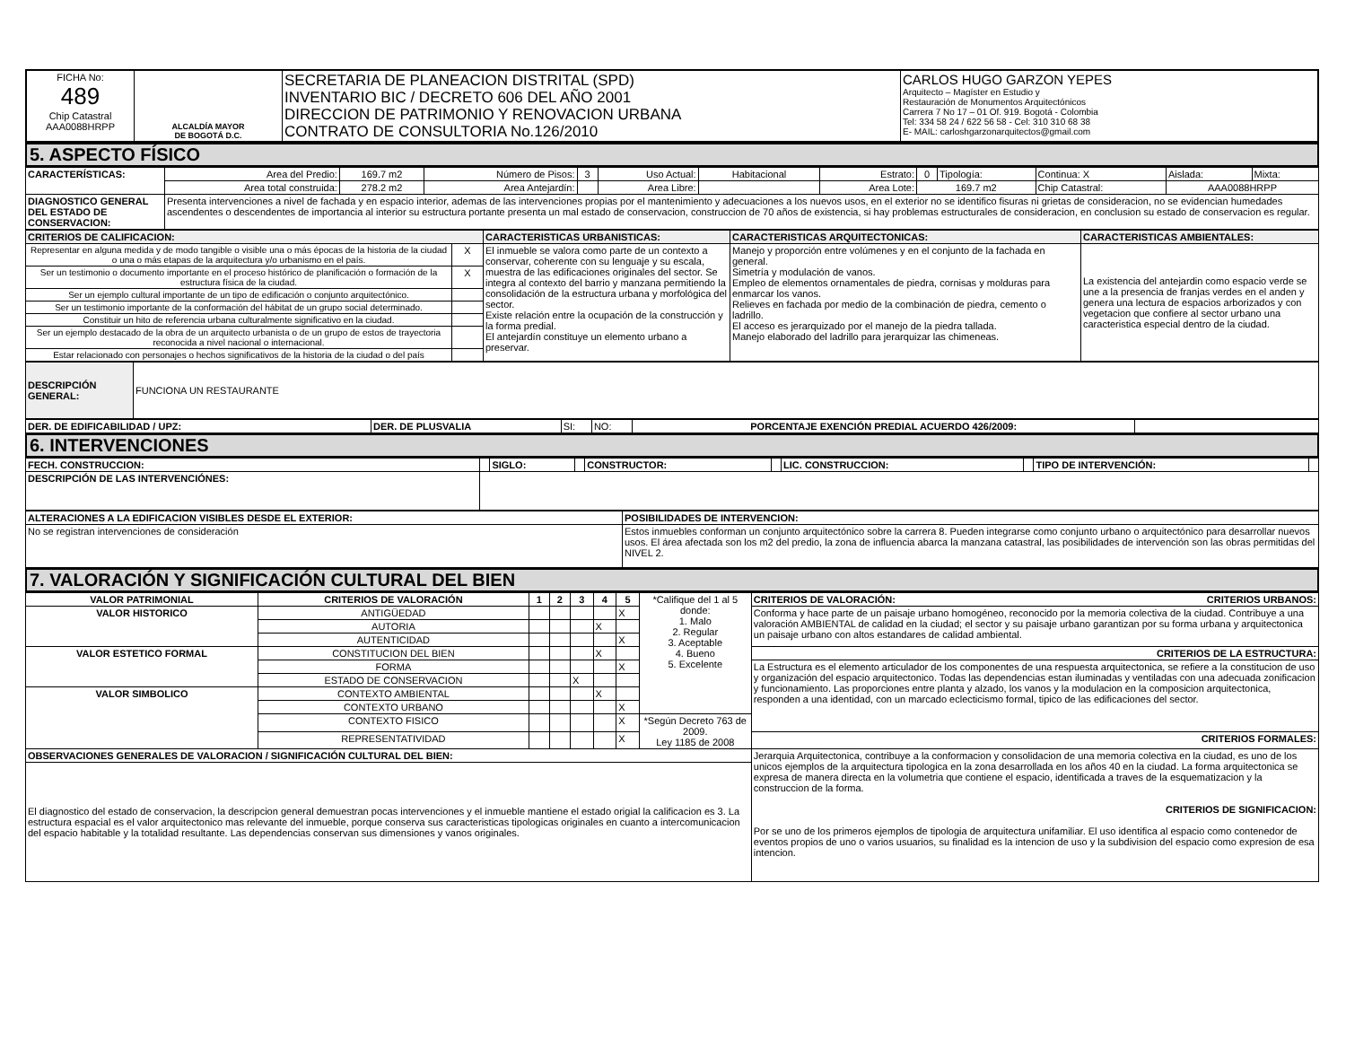| FICHA No: 489 Chip Catastral AAA0088HRPP | ALCALDÍA MAYOR DE BOGOTÁ D.C. | SECRETARIA DE PLANEACION DISTRITAL (SPD) INVENTARIO BIC / DECRETO 606 DEL AÑO 2001 DIRECCION DE PATRIMONIO Y RENOVACION URBANA CONTRATO DE CONSULTORIA No.126/2010 | CARLOS HUGO GARZON YEPES Arquitecto – Magíster en Estudio y Restauración de Monumentos Arquitectónicos Carrera 7 No 17 – 01 Of. 919. Bogotá - Colombia Tel: 334 58 24 / 622 56 58 - Cel: 310 310 68 38 E- MAIL: carloshgarzonarquitectos@gmail.com |
5. ASPECTO FÍSICO
| CARACTERÍSTICAS: | Area del Predio: | 169.7 m2 | Número de Pisos: | 3 | Uso Actual: | Habitacional | Estrato: | 0 | Tipología: | Continua: X | Aislada: | Mixta: |
| | Area total construida: | 278.2 m2 | Area Antejardín: | | Area Libre: | | Area Lote: | 169.7 m2 | | Chip Catastral: | AAA0088HRPP | |
| DIAGNOSTICO GENERAL DEL ESTADO DE CONSERVACION: | Presenta intervenciones a nivel de fachada y en espacio interior, ademas de las intervenciones propias por el mantenimiento y adecuaciones a los nuevos usos, en el exterior no se identifico fisuras ni grietas de consideracion, no se evidencian humedades ascendentes o descendentes de importancia al interior su estructura portante presenta un mal estado de conservacion, construccion de 70 años de existencia, si hay problemas estructurales de consideracion, en conclusion su estado de conservacion es regular. | | | | | | | | | | | |
| CRITERIOS DE CALIFICACION: | | CARACTERISTICAS URBANISTICAS: | CARACTERISTICAS ARQUITECTONICAS: | CARACTERISTICAS AMBIENTALES: |
| Representar en alguna medida y de modo tangible o visible una o más épocas de la historia de la ciudad o una o más etapas de la arquitectura y/o urbanismo en el país. | X | El inmueble se valora como parte de un contexto a conservar, coherente con su lenguaje y su escala, muestra de las edificaciones originales del sector. Se integra al contexto del barrio y manzana permitiendo la consolidación de la estructura urbana y morfológica del sector. Existe relación entre la ocupación de la construcción y la forma predial. El antejardín constituye un elemento urbano a preservar. | Manejo y proporción entre volúmenes y en el conjunto de la fachada en general. Simetría y modulación de vanos. Empleo de elementos ornamentales de piedra, cornisas y molduras para enmarcar los vanos. Relieves en fachada por medio de la combinación de piedra, cemento o ladrillo. El acceso es jerarquizado por el manejo de la piedra tallada. Manejo elaborado del ladrillo para jerarquizar las chimeneas. | La existencia del antejardin como espacio verde se une a la presencia de franjas verdes en el anden y genera una lectura de espacios arborizados y con vegetacion que confiere al sector urbano una caracteristica especial dentro de la ciudad. |
| Ser un testimonio o documento importante en el proceso histórico de planificación o formación de la estructura física de la ciudad. | X | | | |
| Ser un ejemplo cultural importante de un tipo de edificación o conjunto arquitectónico. | | | | |
| Ser un testimonio importante de la conformación del hábitat de un grupo social determinado. | | | | |
| Constituir un hito de referencia urbana culturalmente significativo en la ciudad. | | | | |
| Ser un ejemplo destacado de la obra de un arquitecto urbanista o de un grupo de estos de trayectoria reconocida a nivel nacional o internacional. | | | | |
| Estar relacionado con personajes o hechos significativos de la historia de la ciudad o del país | | | | |
| DESCRIPCIÓN GENERAL: | FUNCIONA UN RESTAURANTE |
| DER. DE EDIFICABILIDAD / UPZ: | DER. DE PLUSVALIA | SI: | NO: | PORCENTAJE EXENCIÓN PREDIAL ACUERDO 426/2009: | |
6. INTERVENCIONES
| FECH. CONSTRUCCION: | | SIGLO: | | CONSTRUCTOR: | | LIC. CONSTRUCCION: | | TIPO DE INTERVENCIÓN: | |
| DESCRIPCIÓN DE LAS INTERVENCIÓNES: | | | | | | | | | |
| ALTERACIONES A LA EDIFICACION VISIBLES DESDE EL EXTERIOR: | POSIBILIDADES DE INTERVENCION: |
| No se registran intervenciones de consideración | Estos inmuebles conforman un conjunto arquitectónico sobre la carrera 8. Pueden integrarse como conjunto urbano o arquitectónico para desarrollar nuevos usos. El área afectada son los m2 del predio, la zona de influencia abarca la manzana catastral, las posibilidades de intervención son las obras permitidas del NIVEL 2. |
7. VALORACIÓN Y SIGNIFICACIÓN CULTURAL DEL BIEN
| VALOR PATRIMONIAL | CRITERIOS DE VALORACIÓN | 1 | 2 | 3 | 4 | 5 | *Califique del 1 al 5 donde: 1. Malo 2. Regular 3. Aceptable 4. Bueno 5. Excelente | CRITERIOS DE VALORACIÓN: CRITERIOS URBANOS: |
| VALOR HISTORICO | ANTIGÜEDAD | | | | | X | | Conforma y hace parte de un paisaje urbano homogéneo, reconocido por la memoria colectiva de la ciudad. Contribuye a una valoración AMBIENTAL de calidad en la ciudad; el sector y su paisaje urbano garantizan por su forma urbana y arquitectonica un paisaje urbano con altos estandares de calidad ambiental. |
| | AUTORIA | | | | X | | | |
| | AUTENTICIDAD | | | | | X | | |
| VALOR ESTETICO FORMAL | CONSTITUCION DEL BIEN | | | | X | | | CRITERIOS DE LA ESTRUCTURA: |
| | FORMA | | | | | X | | La Estructura es el elemento articulador de los componentes de una respuesta arquitectonica, se refiere a la constitucion de uso y organización del espacio arquitectonico. Todas las dependencias estan iluminadas y ventiladas con una adecuada zonificacion y funcionamiento. Las proporciones entre planta y alzado, los vanos y la modulacion en la composicion arquitectonica, responden a una identidad, con un marcado eclecticismo formal, tipico de las edificaciones del sector. |
| | ESTADO DE CONSERVACION | | | X | | | | |
| VALOR SIMBOLICO | CONTEXTO AMBIENTAL | | | | X | | | |
| | CONTEXTO URBANO | | | | | X | | |
| | CONTEXTO FISICO | | | | | X | *Según Decreto 763 de 2009. Ley 1185 de 2008 | |
| | REPRESENTATIVIDAD | | | | | X | | CRITERIOS FORMALES: |
| OBSERVACIONES GENERALES DE VALORACION / SIGNIFICACIÓN CULTURAL DEL BIEN: | | | | | | | | Jerarquia Arquitectonica, contribuye a la conformacion y consolidacion de una memoria colectiva en la ciudad, es uno de los unicos ejemplos de la arquitectura tipologica en la zona desarrollada en los años 40 en la ciudad. La forma arquitectonica se expresa de manera directa en la volumetria que contiene el espacio, identificada a traves de la esquematizacion y la construccion de la forma. CRITERIOS DE SIGNIFICACION: Por se uno de los primeros ejemplos de tipologia de arquitectura unifamiliar. El uso identifica al espacio como contenedor de eventos propios de uno o varios usuarios, su finalidad es la intencion de uso y la subdivision del espacio como expresion de esa intencion. |
| El diagnostico del estado de conservacion, la descripcion general demuestran pocas intervenciones y el inmueble mantiene el estado origial la calificacion es 3. La estructura espacial es el valor arquitectonico mas relevante del inmueble, porque conserva sus caracteristicas tipologicas originales en cuanto a intercomunicacion del espacio habitable y la totalidad resultante. Las dependencias conservan sus dimensiones y vanos originales. | | | | | | | | |